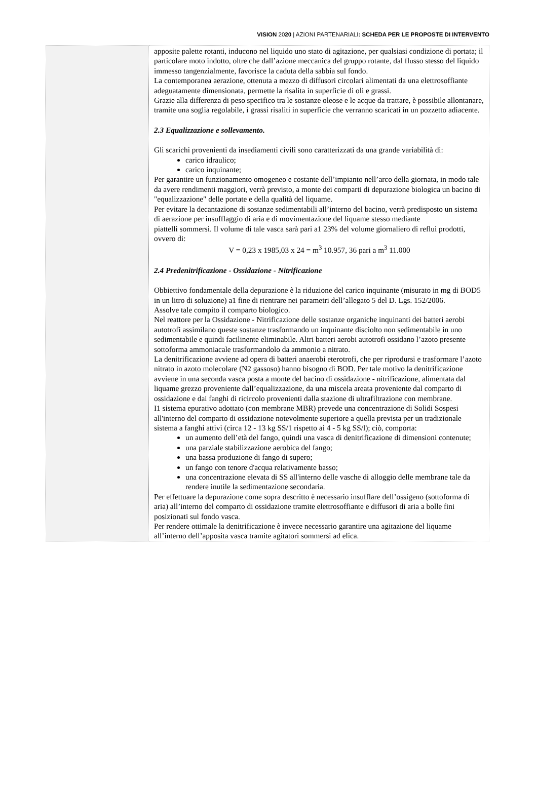VISION 2020 | AZIONI PARTENARIALI: SCHEDA PER LE PROPOSTE DI INTERVENTO
| | apposite palette rotanti, inducono nel liquido uno stato di agitazione, per qualsiasi condizione di portata; il particolare moto indotto, oltre che dall’azione meccanica del gruppo rotante, dal flusso stesso del liquido immesso tangenzialmente, favorisce la caduta della sabbia sul fondo. La contemporanea aerazione, ottenuta a mezzo di diffusori circolari alimentati da una elettrosoffiante adeguatamente dimensionata, permette la risalita in superficie di oli e grassi. Grazie alla differenza di peso specifico tra le sostanze oleose e le acque da trattare, è possibile allontanare, tramite una soglia regolabile, i grassi risaliti in superficie che verranno scaricati in un pozzetto adiacente. 2.3 Equalizzazione e sollevamento. Gli scarichi provenienti da insediamenti civili sono caratterizzati da una grande variabilità di: carico idraulico; carico inquinante; Per garantire un funzionamento omogeneo e costante dell’impianto nell’arco della giornata, in modo tale da avere rendimenti maggiori, verrà previsto, a monte dei comparti di depurazione biologica un bacino di "equalizzazione" delle portate e della qualità del liquame. Per evitare la decantazione di sostanze sedimentabili all’interno del bacino, verrà predisposto un sistema di aerazione per insufflaggio di aria e di movimentazione del liquame stesso mediante piattelli sommersi. Il volume di tale vasca sarà pari a1 23% del volume giornaliero di reflui prodotti, ovvero di: V = 0,23 x 1985,03 x 24 = m<sup>3</sup> 10.957, 36 pari a m<sup>3</sup> 11.000 2.4 Predenitrificazione - Ossidazione - Nitrificazione Obbiettivo fondamentale della depurazione è la riduzione del carico inquinante (misurato in mg di BOD5 in un litro di soluzione) a1 fine di rientrare nei parametri dell’allegato 5 del D. Lgs. 152/2006. Assolve tale compito il comparto biologico. Nel reattore per la Ossidazione - Nitrificazione delle sostanze organiche inquinanti dei batteri aerobi autotrofi assimilano queste sostanze trasformando un inquinante disciolto non sedimentabile in uno sedimentabile e quindi facilinente eliminabile. Altri batteri aerobi autotrofi ossidano l’azoto presente sottoforma ammoniacale trasformandolo da ammonio a nitrato. La denitrificazione avviene ad opera di batteri anaerobi eterotrofi, che per riprodursi e trasformare l’azoto nitrato in azoto molecolare (N2 gassoso) hanno bisogno di BOD. Per tale motivo la denitrificazione avviene in una seconda vasca posta a monte del bacino di ossidazione - nitrificazione, alimentata dal liquame grezzo proveniente dall’equalizzazione, da una miscela areata proveniente dal comparto di ossidazione e dai fanghi di ricircolo provenienti dalla stazione di ultrafiltrazione con membrane. I1 sistema epurativo adottato (con membrane MBR) prevede una concentrazione di Solidi Sospesi all'interno del comparto di ossidazione notevolmente superiore a quella prevista per un tradizionale sistema a fanghi attivi (circa 12 - 13 kg SS/1 rispetto ai 4 - 5 kg SS/l); ciò, comporta: un aumento dell’età del fango, quindi una vasca di denitrificazione di dimensioni contenute; una parziale stabilizzazione aerobica del fango; una bassa produzione di fango di supero; un fango con tenore d'acqua relativamente basso; una concentrazione elevata di SS all'interno delle vasche di alloggio delle membrane tale da rendere inutile la sedimentazione secondaria. Per effettuare la depurazione come sopra descritto è necessario insufflare dell’ossigeno (sottoforma di aria) all’interno del comparto di ossidazione tramite elettrosoffiante e diffusori di aria a bolle fini posizionati sul fondo vasca. Per rendere ottimale la denitrificazione è invece necessario garantire una agitazione del liquame all’interno dell’apposita vasca tramite agitatori sommersi ad elica. |